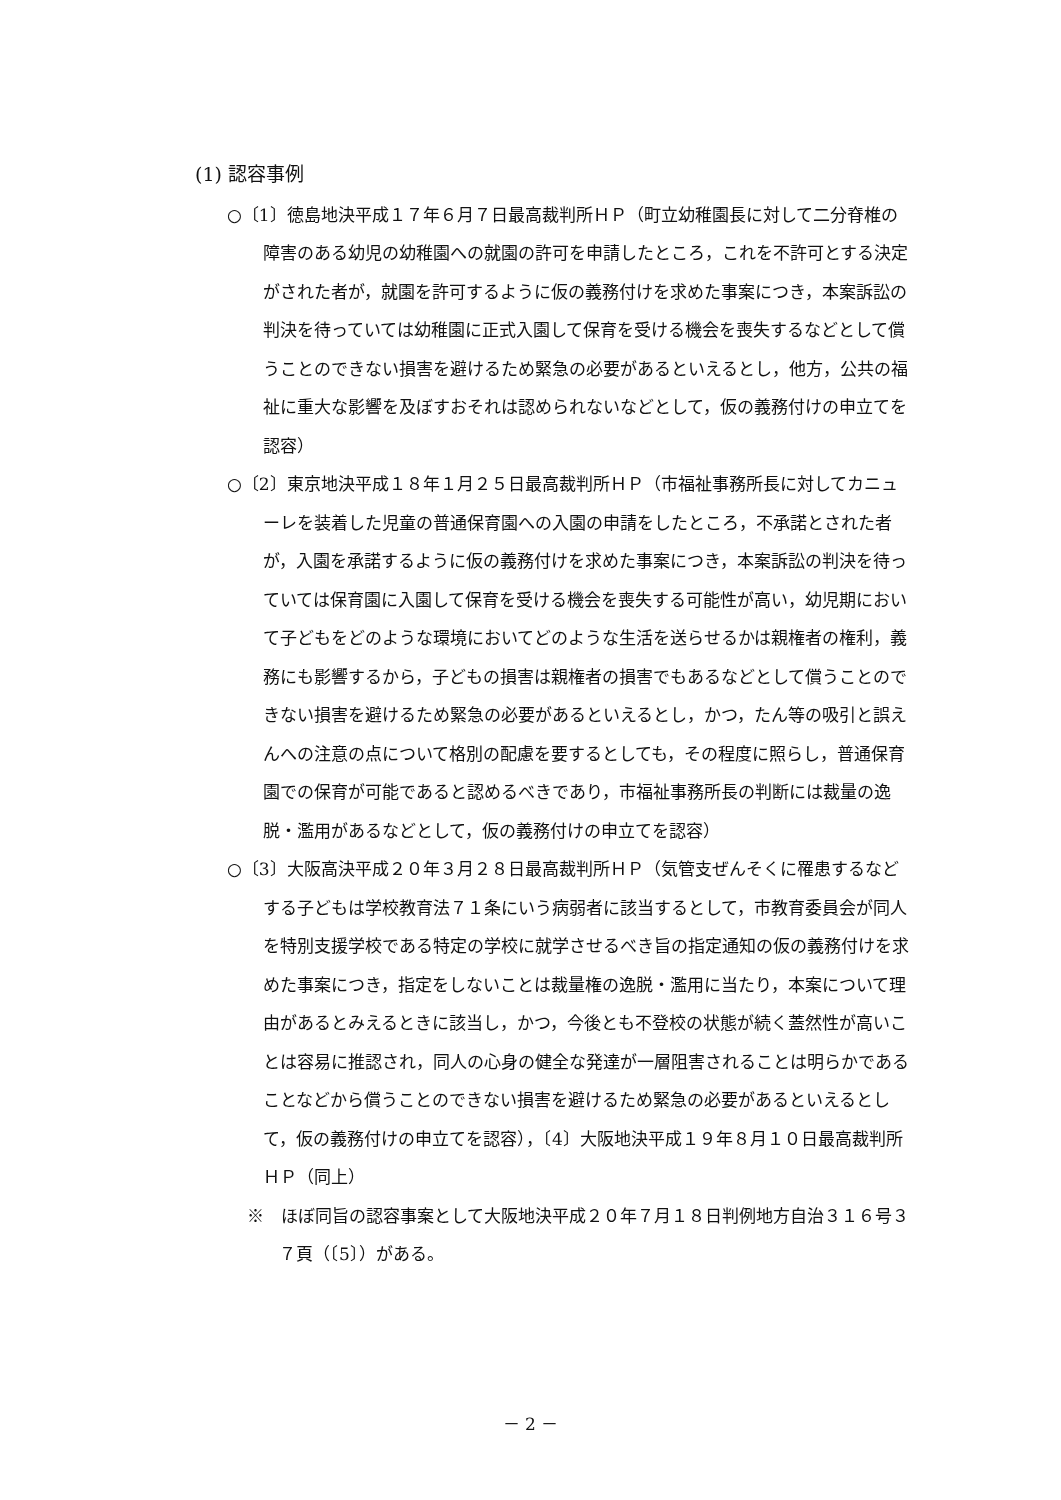(1) 認容事例
○〔1〕徳島地決平成１７年６月７日最高裁判所ＨＰ（町立幼稚園長に対して二分脊椎の障害のある幼児の幼稚園への就園の許可を申請したところ，これを不許可とする決定がされた者が，就園を許可するように仮の義務付けを求めた事案につき，本案訴訟の判決を待っていては幼稚園に正式入園して保育を受ける機会を喪失するなどとして償うことのできない損害を避けるため緊急の必要があるといえるとし，他方，公共の福祉に重大な影響を及ぼすおそれは認められないなどとして，仮の義務付けの申立てを認容）
○〔2〕東京地決平成１８年１月２５日最高裁判所ＨＰ（市福祉事務所長に対してカニューレを装着した児童の普通保育園への入園の申請をしたところ，不承諾とされた者が，入園を承諾するように仮の義務付けを求めた事案につき，本案訴訟の判決を待っていては保育園に入園して保育を受ける機会を喪失する可能性が高い，幼児期において子どもをどのような環境においてどのような生活を送らせるかは親権者の権利，義務にも影響するから，子どもの損害は親権者の損害でもあるなどとして償うことのできない損害を避けるため緊急の必要があるといえるとし，かつ，たん等の吸引と誤えんへの注意の点について格別の配慮を要するとしても，その程度に照らし，普通保育園での保育が可能であると認めるべきであり，市福祉事務所長の判断には裁量の逸脱・濫用があるなどとして，仮の義務付けの申立てを認容）
○〔3〕大阪高決平成２０年３月２８日最高裁判所ＨＰ（気管支ぜんそくに罹患するなどする子どもは学校教育法７１条にいう病弱者に該当するとして，市教育委員会が同人を特別支援学校である特定の学校に就学させるべき旨の指定通知の仮の義務付けを求めた事案につき，指定をしないことは裁量権の逸脱・濫用に当たり，本案について理由があるとみえるときに該当し，かつ，今後とも不登校の状態が続く蓋然性が高いことは容易に推認され，同人の心身の健全な発達が一層阻害されることは明らかであることなどから償うことのできない損害を避けるため緊急の必要があるといえるとして，仮の義務付けの申立てを認容），〔4〕大阪地決平成１９年８月１０日最高裁判所ＨＰ（同上）
※　ほぼ同旨の認容事案として大阪地決平成２０年７月１８日判例地方自治３１６号３７頁（〔5〕）がある。
－ 2 －